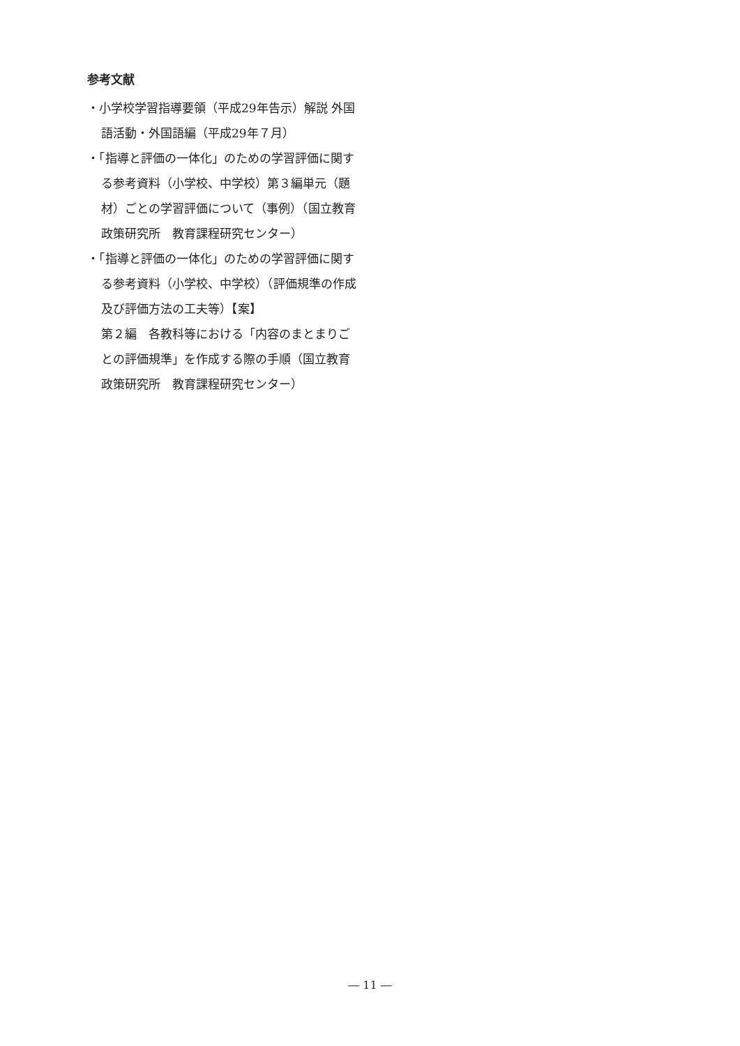参考文献
・小学校学習指導要領（平成29年告示）解説 外国語活動・外国語編（平成29年７月）
・「指導と評価の一体化」のための学習評価に関する参考資料（小学校、中学校）第３編単元（題材）ごとの学習評価について（事例）（国立教育政策研究所　教育課程研究センター）
・「指導と評価の一体化」のための学習評価に関する参考資料（小学校、中学校）（評価規準の作成及び評価方法の工夫等）【案】
第２編　各教科等における「内容のまとまりごとの評価規準」を作成する際の手順（国立教育政策研究所　教育課程研究センター）
― 11 ―